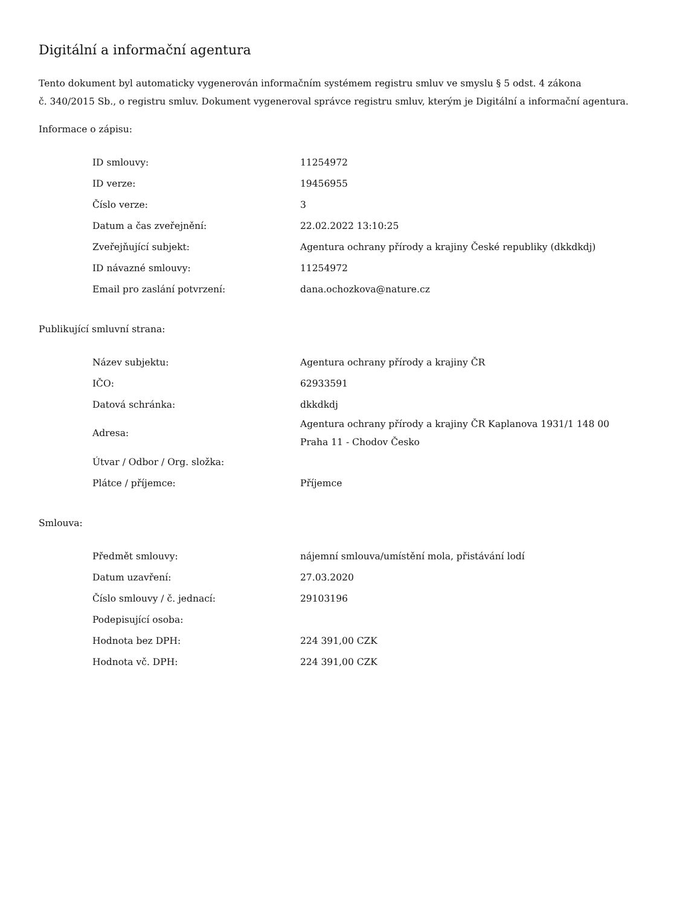Digitální a informační agentura
Tento dokument byl automaticky vygenerován informačním systémem registru smluv ve smyslu § 5 odst. 4 zákona
č. 340/2015 Sb., o registru smluv. Dokument vygeneroval správce registru smluv, kterým je Digitální a informační agentura.
Informace o zápisu:
| ID smlouvy: | 11254972 |
| ID verze: | 19456955 |
| Číslo verze: | 3 |
| Datum a čas zveřejnění: | 22.02.2022 13:10:25 |
| Zveřejňující subjekt: | Agentura ochrany přírody a krajiny České republiky (dkkdkdj) |
| ID návazné smlouvy: | 11254972 |
| Email pro zaslání potvrzení: | dana.ochozkova@nature.cz |
Publikující smluvní strana:
| Název subjektu: | Agentura ochrany přírody a krajiny ČR |
| IČO: | 62933591 |
| Datová schránka: | dkkdkdj |
| Adresa: | Agentura ochrany přírody a krajiny ČR Kaplanova 1931/1 148 00 Praha 11 - Chodov Česko |
| Útvar / Odbor / Org. složka: | |
| Plátce / příjemce: | Příjemce |
Smlouva:
| Předmět smlouvy: | nájemní smlouva/umístění mola, přistávání lodí |
| Datum uzavření: | 27.03.2020 |
| Číslo smlouvy / č. jednací: | 29103196 |
| Podepisující osoba: | |
| Hodnota bez DPH: | 224 391,00 CZK |
| Hodnota vč. DPH: | 224 391,00 CZK |